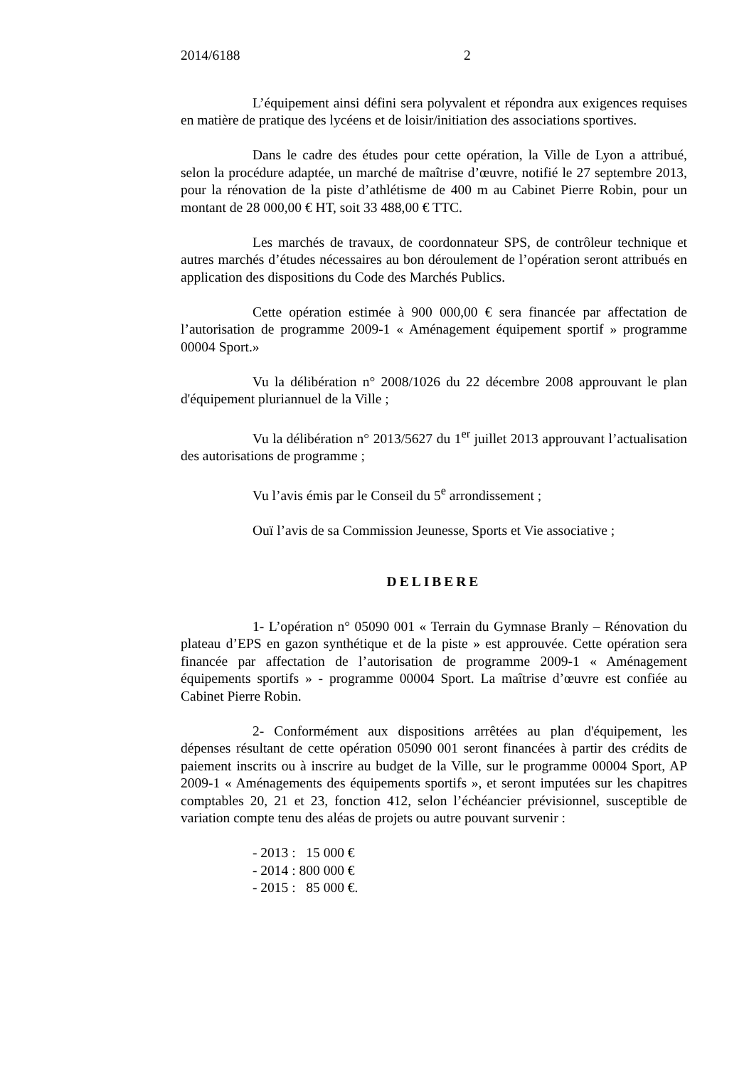2014/6188 2
L’équipement ainsi défini sera polyvalent et répondra aux exigences requises en matière de pratique des lycéens et de loisir/initiation des associations sportives.
Dans le cadre des études pour cette opération, la Ville de Lyon a attribué, selon la procédure adaptée, un marché de maîtrise d’œuvre, notifié le 27 septembre 2013, pour la rénovation de la piste d’athlétisme de 400 m au Cabinet Pierre Robin, pour un montant de 28 000,00 € HT, soit 33 488,00 € TTC.
Les marchés de travaux, de coordonnateur SPS, de contrôleur technique et autres marchés d’études nécessaires au bon déroulement de l’opération seront attribués en application des dispositions du Code des Marchés Publics.
Cette opération estimée à 900 000,00 € sera financée par affectation de l’autorisation de programme 2009-1 « Aménagement équipement sportif » programme 00004 Sport.»
Vu la délibération n° 2008/1026 du 22 décembre 2008 approuvant le plan d'équipement pluriannuel de la Ville ;
Vu la délibération n° 2013/5627 du 1<sup>er</sup> juillet 2013 approuvant l’actualisation des autorisations de programme ;
Vu l’avis émis par le Conseil du 5<sup>e</sup> arrondissement ;
Ouï l’avis de sa Commission Jeunesse, Sports et Vie associative ;
DELIBERE
1- L’opération n° 05090 001 « Terrain du Gymnase Branly – Rénovation du plateau d’EPS en gazon synthétique et de la piste » est approuvée. Cette opération sera financée par affectation de l’autorisation de programme 2009-1 « Aménagement équipements sportifs » - programme 00004 Sport. La maîtrise d’œuvre est confiée au Cabinet Pierre Robin.
2- Conformément aux dispositions arrêtées au plan d'équipement, les dépenses résultant de cette opération 05090 001 seront financées à partir des crédits de paiement inscrits ou à inscrire au budget de la Ville, sur le programme 00004 Sport, AP 2009-1 « Aménagements des équipements sportifs », et seront imputées sur les chapitres comptables 20, 21 et 23, fonction 412, selon l’échéancier prévisionnel, susceptible de variation compte tenu des aléas de projets ou autre pouvant survenir :
- 2013 : 15 000 €
- 2014 : 800 000 €
- 2015 : 85 000 €.